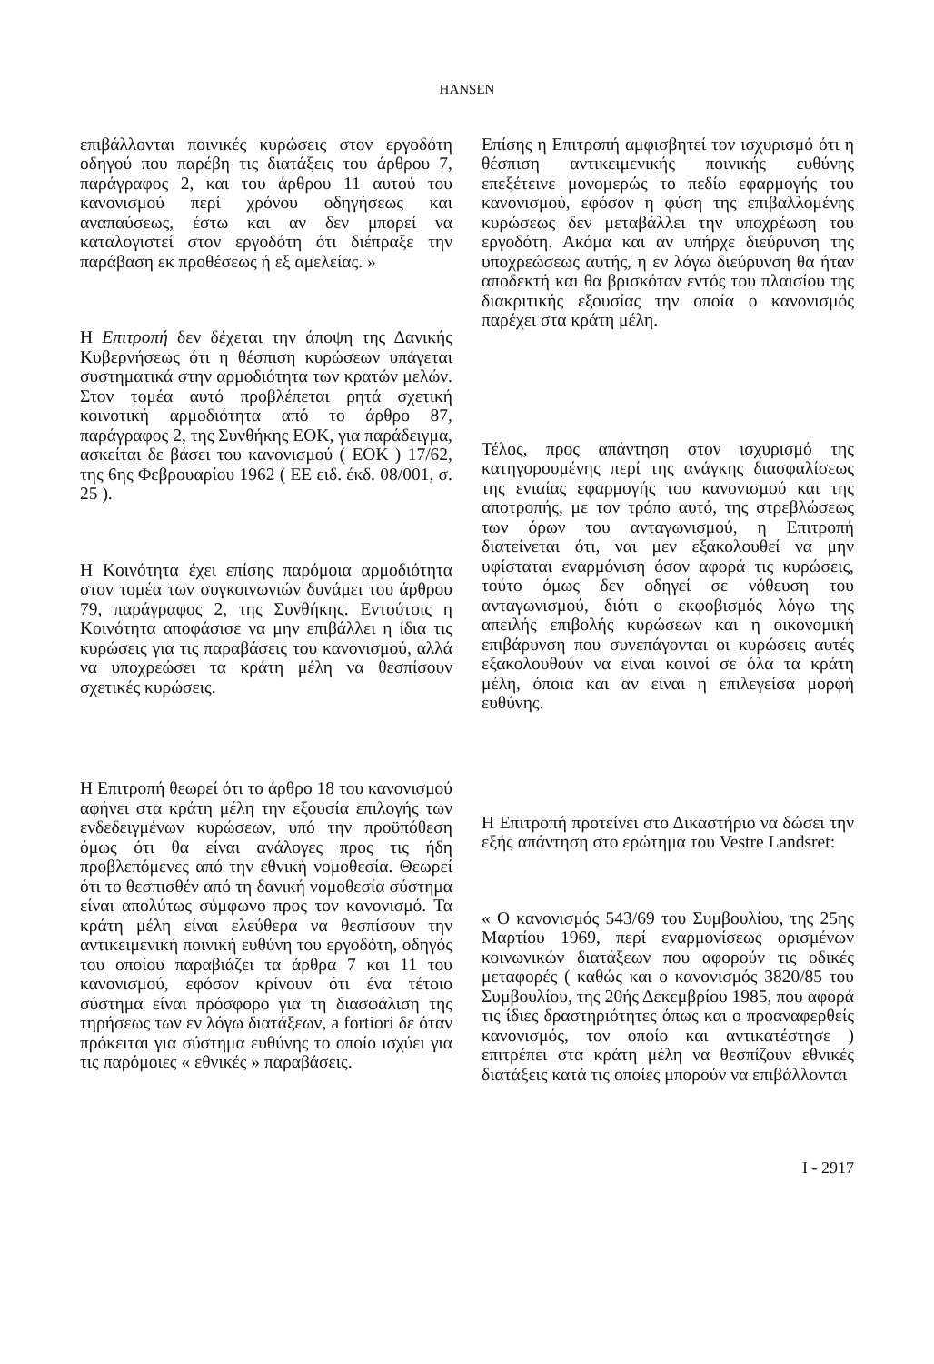HANSEN
επιβάλλονται ποινικές κυρώσεις στον εργοδότη οδηγού που παρέβη τις διατάξεις του άρθρου 7, παράγραφος 2, και του άρθρου 11 αυτού του κανονισμού περί χρόνου οδηγήσεως και αναπαύσεως, έστω και αν δεν μπορεί να καταλογιστεί στον εργοδότη ότι διέπραξε την παράβαση εκ προθέσεως ή εξ αμελείας. »
Η Επιτροπή δεν δέχεται την άποψη της Δανικής Κυβερνήσεως ότι η θέσπιση κυρώσεων υπάγεται συστηματικά στην αρμοδιότητα των κρατών μελών. Στον τομέα αυτό προβλέπεται ρητά σχετική κοινοτική αρμοδιότητα από το άρθρο 87, παράγραφος 2, της Συνθήκης ΕΟΚ, για παράδειγμα, ασκείται δε βάσει του κανονισμού ( ΕΟΚ ) 17/62, της 6ης Φεβρουαρίου 1962 ( ΕΕ ειδ. έκδ. 08/001, σ. 25 ).
Η Κοινότητα έχει επίσης παρόμοια αρμοδιότητα στον τομέα των συγκοινωνιών δυνάμει του άρθρου 79, παράγραφος 2, της Συνθήκης. Εντούτοις η Κοινότητα αποφάσισε να μην επιβάλλει η ίδια τις κυρώσεις για τις παραβάσεις του κανονισμού, αλλά να υποχρεώσει τα κράτη μέλη να θεσπίσουν σχετικές κυρώσεις.
Η Επιτροπή θεωρεί ότι το άρθρο 18 του κανονισμού αφήνει στα κράτη μέλη την εξουσία επιλογής των ενδεδειγμένων κυρώσεων, υπό την προϋπόθεση όμως ότι θα είναι ανάλογες προς τις ήδη προβλεπόμενες από την εθνική νομοθεσία. Θεωρεί ότι το θεσπισθέν από τη δανική νομοθεσία σύστημα είναι απολύτως σύμφωνο προς τον κανονισμό. Τα κράτη μέλη είναι ελεύθερα να θεσπίσουν την αντικειμενική ποινική ευθύνη του εργοδότη, οδηγός του οποίου παραβιάζει τα άρθρα 7 και 11 του κανονισμού, εφόσον κρίνουν ότι ένα τέτοιο σύστημα είναι πρόσφορο για τη διασφάλιση της τηρήσεως των εν λόγω διατάξεων, a fortiori δε όταν πρόκειται για σύστημα ευθύνης το οποίο ισχύει για τις παρόμοιες « εθνικές » παραβάσεις.
Επίσης η Επιτροπή αμφισβητεί τον ισχυρισμό ότι η θέσπιση αντικειμενικής ποινικής ευθύνης επεξέτεινε μονομερώς το πεδίο εφαρμογής του κανονισμού, εφόσον η φύση της επιβαλλομένης κυρώσεως δεν μεταβάλλει την υποχρέωση του εργοδότη. Ακόμα και αν υπήρχε διεύρυνση της υποχρεώσεως αυτής, η εν λόγω διεύρυνση θα ήταν αποδεκτή και θα βρισκόταν εντός του πλαισίου της διακριτικής εξουσίας την οποία ο κανονισμός παρέχει στα κράτη μέλη.
Τέλος, προς απάντηση στον ισχυρισμό της κατηγορουμένης περί της ανάγκης διασφαλίσεως της ενιαίας εφαρμογής του κανονισμού και της αποτροπής, με τον τρόπο αυτό, της στρεβλώσεως των όρων του ανταγωνισμού, η Επιτροπή διατείνεται ότι, ναι μεν εξακολουθεί να μην υφίσταται εναρμόνιση όσον αφορά τις κυρώσεις, τούτο όμως δεν οδηγεί σε νόθευση του ανταγωνισμού, διότι ο εκφοβισμός λόγω της απειλής επιβολής κυρώσεων και η οικονομική επιβάρυνση που συνεπάγονται οι κυρώσεις αυτές εξακολουθούν να είναι κοινοί σε όλα τα κράτη μέλη, όποια και αν είναι η επιλεγείσα μορφή ευθύνης.
Η Επιτροπή προτείνει στο Δικαστήριο να δώσει την εξής απάντηση στο ερώτημα του Vestre Landsret:
« Ο κανονισμός 543/69 του Συμβουλίου, της 25ης Μαρτίου 1969, περί εναρμονίσεως ορισμένων κοινωνικών διατάξεων που αφορούν τις οδικές μεταφορές ( καθώς και ο κανονισμός 3820/85 του Συμβουλίου, της 20ής Δεκεμβρίου 1985, που αφορά τις ίδιες δραστηριότητες όπως και ο προαναφερθείς κανονισμός, τον οποίο και αντικατέστησε ) επιτρέπει στα κράτη μέλη να θεσπίζουν εθνικές διατάξεις κατά τις οποίες μπορούν να επιβάλλονται
I - 2917